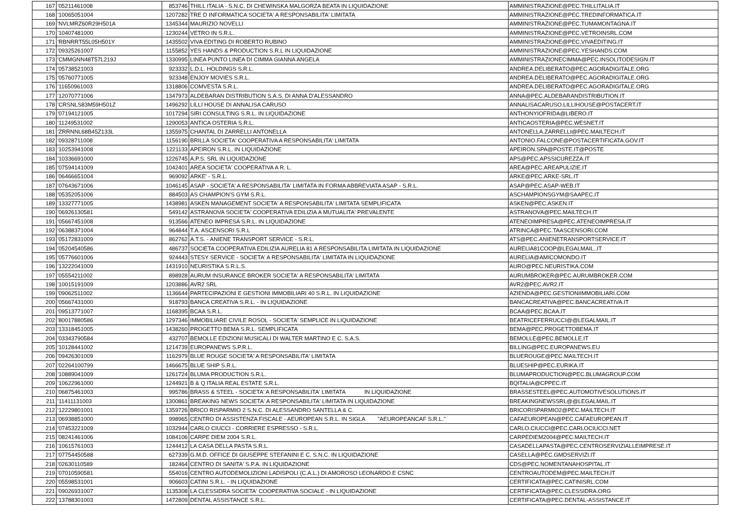| 167 | '05211461008 | 853746 | THILL ITALIA - S.N.C. DI CHEWINSKA MALGORZA BEATA IN LIQUIDAZIONE | AMMINISTRAZIONE@PEC.THILLITALIA.IT |
| 168 | '10065051004 | 1207282 | TRE D INFORMATICA SOCIETA' A RESPONSABILITA' LIMITATA | AMMINISTRAZIONE@PEC.TREDINFORMATICA.IT |
| 169 | 'NVLMRZ60R29H501A | 1345344 | MAURIZIO NOVELLI | AMMINISTRAZIONE@PEC.TUMAMONTAGNA.IT |
| 170 | '10407481000 | 1230244 | VETRO IN S.R.L. | AMMINISTRAZIONE@PEC.VETROINSRL.COM |
| 171 | 'RBNRRT55L05H501Y | 1435502 | VIVA EDITING DI ROBERTO RUBINO | AMMINISTRAZIONE@PEC.VIVAEDITING.IT |
| 172 | '09325261007 | 1155852 | YES HANDS & PRODUCTION S.R.L IN LIQUIDAZIONE | AMMINISTRAZIONE@PEC.YESHANDS.COM |
| 173 | 'CMMGNN48T57L219J | 1330995 | LINEA PUNTO LINEA DI CIMMA GIANNA ANGELA | AMMINISTRAZIONECIMMA@PEC.INSOLITODESIGN.IT |
| 174 | '05738521003 | 923332 | L.D.L. HOLDINGS S.R.L. | ANDREA.DELIBERATO@PEC.AGORADIGITALE.ORG |
| 175 | '05760771005 | 923348 | ENJOY MOVIES S.R.L. | ANDREA.DELIBERATO@PEC.AGORADIGITALE.ORG |
| 176 | '11650961003 | 1318806 | COMVESTA S.R.L. | ANDREA.DELIBERATO@PEC.AGORADIGITALE.ORG |
| 177 | '12070771006 | 1347973 | ALDEBARAN DISTRIBUTION S.A.S. DI ANNA D'ALESSANDRO | ANNA@PEC.ALDEBARANDISTRIBUTION.IT |
| 178 | 'CRSNLS83M59H501Z | 1496292 | LILLI HOUSE DI ANNALISA CARUSO | ANNALISACARUSO.LILLIHOUSE@POSTACERT.IT |
| 179 | '07194121005 | 1017294 | SIRI CONSULTING S.R.L. IN LIQUIDAZIONE | ANTHONYIOFRIDA@LIBERO.IT |
| 180 | '11249531002 | 1290053 | ANTICA OSTERIA S.R.L. | ANTICAOSTERIA@PEC.WESNET.IT |
| 181 | 'ZRRNNL68B45Z133L | 1355975 | CHANTAL DI ZARRELLI ANTONELLA | ANTONELLA.ZARRELLI@PEC.MAILTECH.IT |
| 182 | '09328711008 | 1156190 | BRILLA SOCIETA' COOPERATIVA A RESPONSABILITA' LIMITATA | ANTONIO.FALCONE@POSTACERTIFICATA.GOV.IT |
| 183 | '10253941008 | 1221133 | APEIRON S.R.L. IN LIQUIDAZIONE | APEIRON.SPA@POSTE.IT@POSTE |
| 184 | '10336691000 | 1226745 | A.P.S. SRL IN LIQUIDAZIONE | APS@PEC.APSSICUREZZA.IT |
| 185 | '07594141009 | 1042401 | AREA SOCIETA' COOPERATIVA A R. L. | AREA@PEC.AREAPULIZIE.IT |
| 186 | '06466651004 | 969092 | ARKE' - S.R.L. | ARKE@PEC.ARKE-SRL.IT |
| 187 | '07643671006 | 1046145 | ASAP - SOCIETA' A RESPONSABILITA' LIMITATA IN FORMA ABBREVIATA ASAP - S.R.L. | ASAP@PEC.ASAP-WEB.IT |
| 188 | '05352051006 | 884503 | AS CHAMPION'S GYM S.R.L. | ASCHAMPIONSGYM@SAAPEC.IT |
| 189 | '13327771005 | 1438981 | ASKEN MANAGEMENT SOCIETA' A RESPONSABILITA' LIMITATA SEMPLIFICATA | ASKEN@PEC.ASKEN.IT |
| 190 | '06926130581 | 549142 | ASTRANOVA SOCIETA' COOPERATIVA EDILIZIA A MUTUALITA' PREVALENTE | ASTRANOVA@PEC.MAILTECH.IT |
| 191 | '05667451008 | 913566 | ATENEO IMPRESA S.R.L. IN LIQUIDAZIONE | ATENEOIMPRESA@PEC.ATENEOIMPRESA.IT |
| 192 | '06388371004 | 964844 | T.A. ASCENSORI S.R.L | ATRINCA@PEC.TAASCENSORI.COM |
| 193 | '05172831009 | 862762 | A.T.S. - ANIENE TRANSPORT SERVICE - S.R.L. | ATS@PEC.ANIENETRANSPORTSERVICE.IT |
| 194 | '05204540586 | 486737 | SOCIETA COOPERATIVA EDILIZIA AURELIA 81 A RESPONSABILITA LIMITATA IN LIQUIDAZIONE | AURELIA81COOP@LEGALMAIL..IT |
| 195 | '05776601006 | 924443 | STESY SERVICE - SOCIETA' A RESPONSABILITA' LIMITATA IN LIQUIDAZIONE | AURELIA@AMICOMONDO.IT |
| 196 | '13222041009 | 1431910 | NEURISTIKA S.R.L.S. | AURO@PEC.NEURISTIKA.COM |
| 197 | '05554211002 | 898928 | AURUM INSURANCE BROKER SOCIETA' A RESPONSABILITA' LIMITATA | AURUMBROKER@PEC.AURUMBROKER.COM |
| 198 | '10015191009 | 1203886 | AVR2 SRL | AVR2@PEC.AVR2.IT |
| 199 | '09062511002 | 1136644 | PARTECIPAZIONI E GESTIONI IMMOBILIARI 40 S.R.L. IN LIQUIDAZIONE | AZIENDA@PEC.GESTIONIIMMOBILIARI.COM |
| 200 | '05667431000 | 918793 | BANCA CREATIVA S.R.L. - IN LIQUIDAZIONE | BANCACREATIVA@PEC.BANCACREATIVA.IT |
| 201 | '09513771007 | 1168395 | BCAA S.R.L. | BCAA@PEC.BCAA.IT |
| 202 | '80017880586 | 1297346 | IMMOBILIARE CIVILE ROSOL - SOCIETA' SEMPLICE IN LIQUIDAZIONE | BEATRICEFERRUCCI@@LEGALMAIL.IT |
| 203 | '13318451005 | 1438260 | PROGETTO BEMA S.R.L. SEMPLIFICATA | BEMA@PEC.PROGETTOBEMA.IT |
| 204 | '03343790584 | 432707 | BEMOLLE EDIZIONI MUSICALI DI WALTER MARTINO E C. S.A.S. | BEMOLLE@PEC.BEMOLLE.IT |
| 205 | '10128441002 | 1214739 | EUROPANEWS S.P.R.L. | BILLING@PEC.EUROPANEWS.EU |
| 206 | '09426301009 | 1162979 | BLUE ROUGE SOCIETA' A RESPONSABILITA' LIMITATA | BLUEROUGE@PEC.MAILTECH.IT |
| 207 | '02264100799 | 1466675 | BLUE SHIP S.R.L. | BLUESHIP@PEC.EURIKA.IT |
| 208 | '10889041009 | 1261724 | BLUMA PRODUCTION S.R.L. | BLUMAPRODUCTION@PEC.BLUMAGROUP.COM |
| 209 | '10622961000 | 1244921 | B & Q ITALIA REAL ESTATE S.R.L. | BQITALIA@CPPEC.IT |
| 210 | '06875461003 | 995786 | BRASS & STEEL - SOCIETA' A RESPONSABILITA' LIMITATA IN LIQUIDAZIONE | BRASSESTEEL@PEC.AUTOMOTIVESOLUTIONS.IT |
| 211 | '11411131003 | 1300861 | BREAKING NEWS SOCIETA' A RESPONSABILITA' LIMITATA IN LIQUIDAZIONE | BREAKINGNEWSSRL@@LEGALMAIL.IT |
| 212 | '12229801001 | 1359726 | BRICO RISPARMIO 2 S.N.C. DI ALESSANDRO SANTELLA & C. | BRICORISPARMIO2@PEC.MAILTECH.IT |
| 213 | '06938851000 | 998965 | CENTRO DI ASSISTENZA FISCALE - AEUROPEAN S.R.L. IN SIGLA "AEUROPEANCAF S.R.L." | CAFAEUROPEAN@PEC.CAFAEUROPEAN.IT |
| 214 | '07453221009 | 1032944 | CARLO CIUCCI - CORRIERE ESPRESSO - S.R.L. | CARLO.CIUCCI@PEC.CARLOCIUCCI.NET |
| 215 | '08241461006 | 1084106 | CARPE DIEM 2004 S.R.L. | CARPEDIEM2004@PEC.MAILTECH.IT |
| 216 | '10615761003 | 1244412 | LA CASA DELLA PASTA S.R.L. | CASADELLAPASTA@PEC.CENTROSERVIZIALLEIMPRESE.IT |
| 217 | '07754450588 | 627339 | G.M.D. OFFICE DI GIUSEPPE STEFANINI E C. S.N.C. IN LIQUIDAZIONE | CASELLA@PEC.GMDSERVIZI.IT |
| 218 | '02630110589 | 182464 | CENTRO DI SANITA' S.P.A. IN LIQUIDAZIONE | CDS@PEC.NOMENTANAHOSPITAL.IT |
| 219 | '07010590581 | 554016 | CENTRO AUTODEMOLIZIONI LADISPOLI (C.A.L.) DI AMOROSO LEONARDO E CSNC | CENTROAUTODEM@PEC.MAILTECH.IT |
| 220 | '05598531001 | 906603 | CATINI S.R.L. - IN LIQUIDAZIONE | CERTIFICATA@PEC.CATINISRL.COM |
| 221 | '09026931007 | 1135308 | LA CLESSIDRA SOCIETA' COOPERATIVA SOCIALE - IN LIQUIDAZIONE | CERTIFICATA@PEC.CLESSIDRA.ORG |
| 222 | '13788301003 | 1472809 | DENTAL ASSISTANCE S.R.L. | CERTIFICATA@PEC.DENTAL-ASSISTANCE.IT |